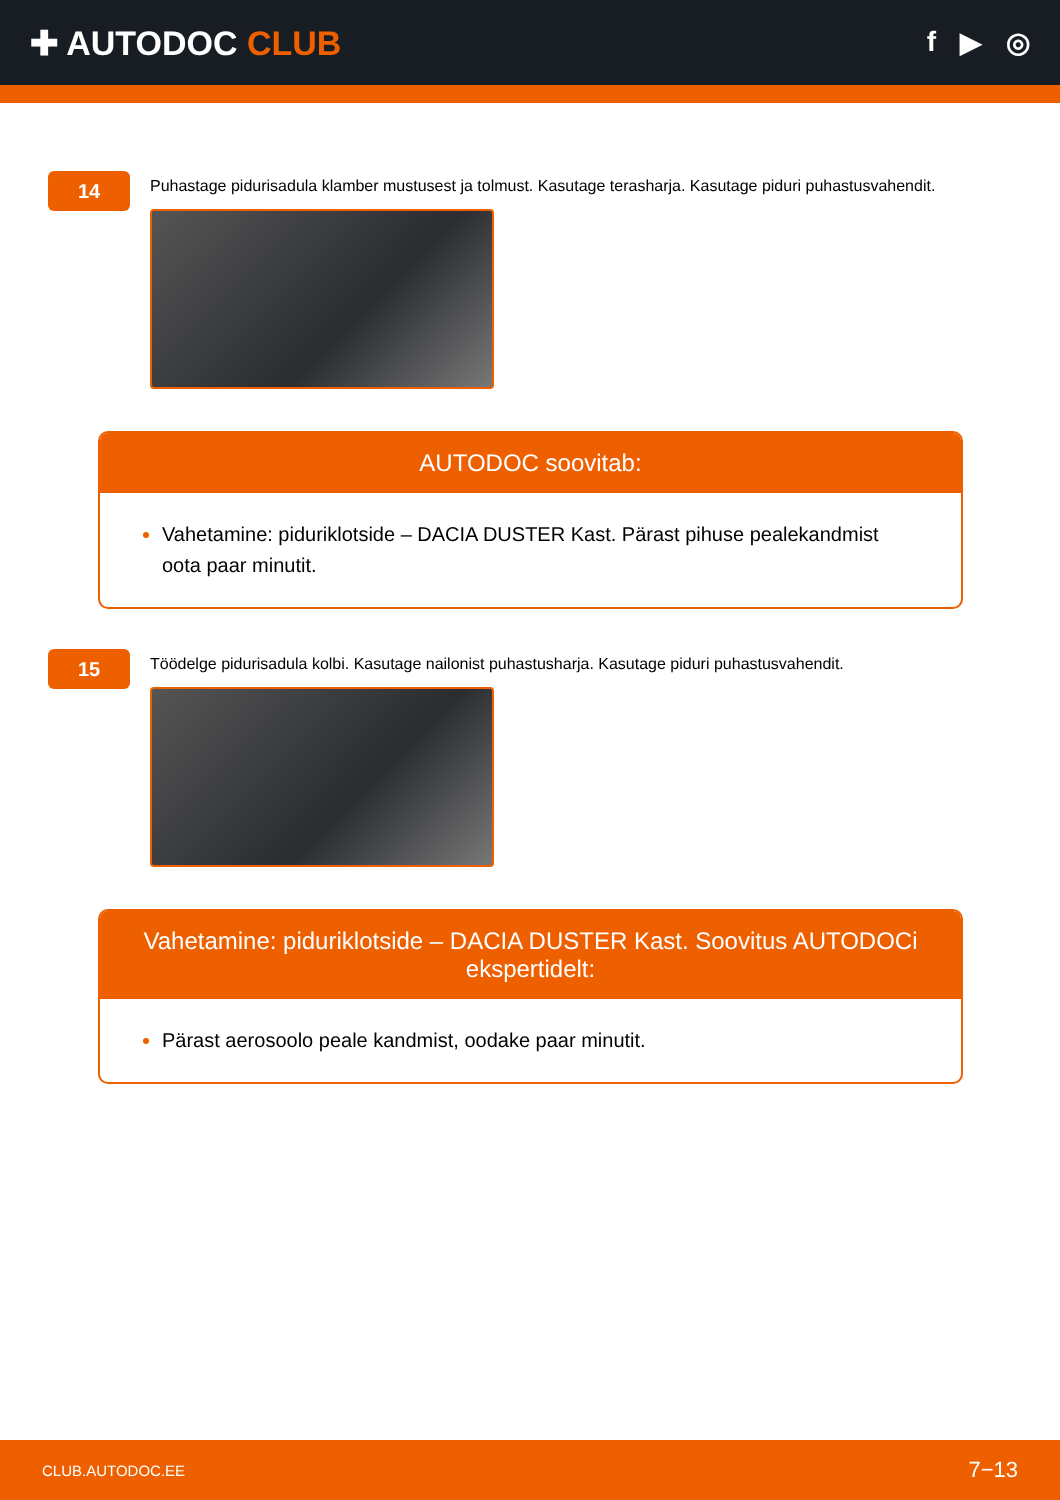✚ AUTODOC CLUB
f ▶ ◎
14
Puhastage pidurisadula klamber mustusest ja tolmust. Kasutage terasharja. Kasutage piduri puhastusvahendit.
AUTODOC soovitab:
Vahetamine: piduriklotside – DACIA DUSTER Kast. Pärast pihuse pealekandmist oota paar minutit.
15
Töödelge pidurisadula kolbi. Kasutage nailonist puhastusharja. Kasutage piduri puhastusvahendit.
Vahetamine: piduriklotside – DACIA DUSTER Kast. Soovitus AUTODOCi ekspertidelt:
Pärast aerosoolo peale kandmist, oodake paar minutit.
CLUB.AUTODOC.EE 7−13